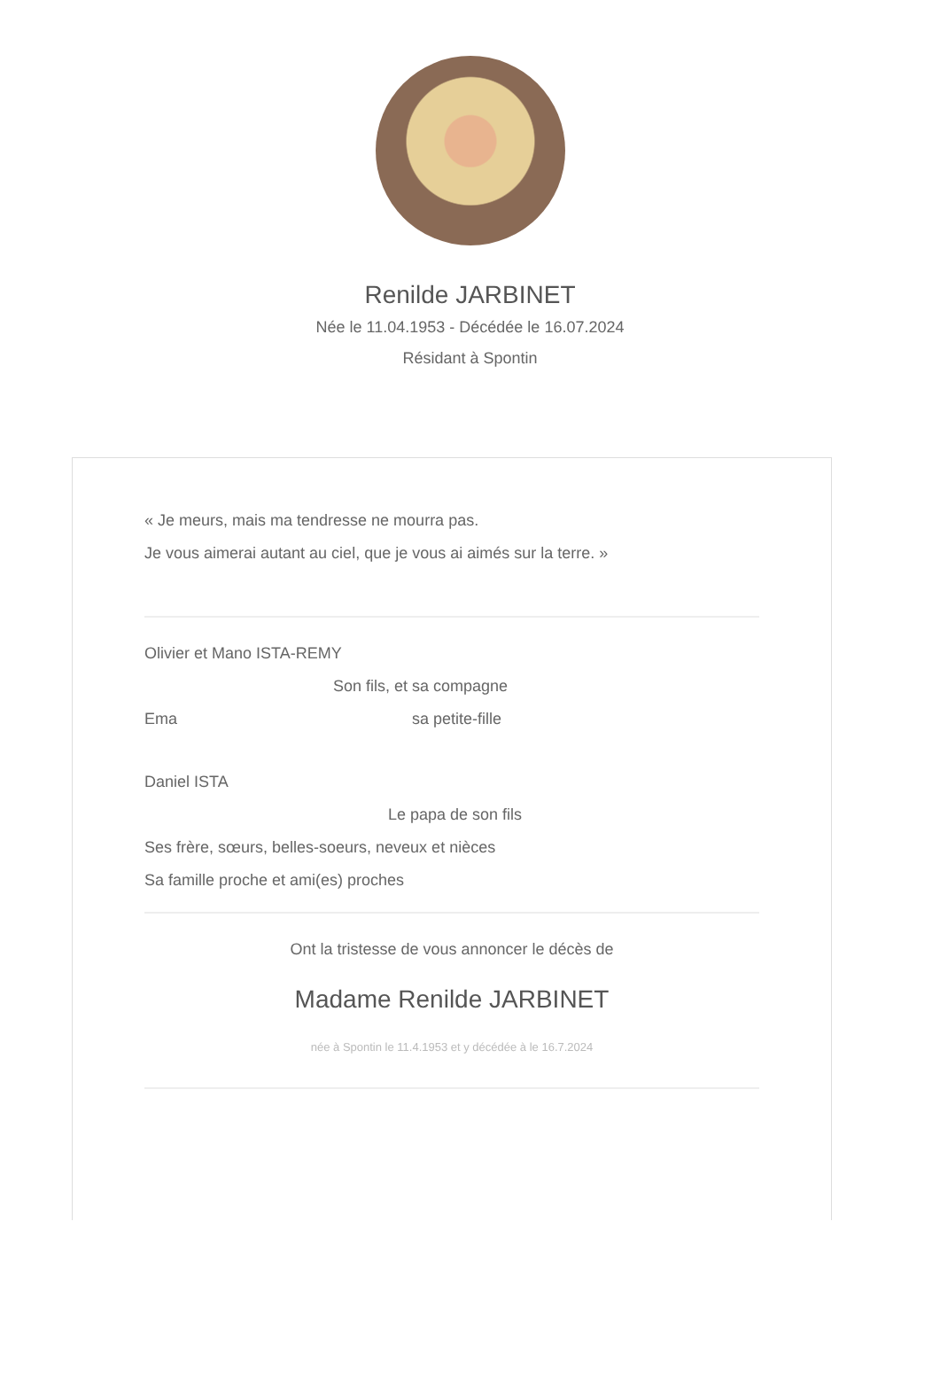Renilde JARBINET
Née le 11.04.1953 - Décédée le 16.07.2024
Résidant à Spontin
« Je meurs, mais ma tendresse ne mourra pas.
Je vous aimerai autant au ciel, que je vous ai aimés sur la terre. »
Olivier et Mano ISTA-REMY
Son fils, et sa compagne
Ema sa petite-fille
Daniel ISTA
Le papa de son fils
Ses frère, sœurs, belles-soeurs, neveux et nièces
Sa famille proche et ami(es) proches
Ont la tristesse de vous annoncer le décès de
Madame Renilde JARBINET
née à Spontin le 11.4.1953 et y décédée à le 16.7.2024